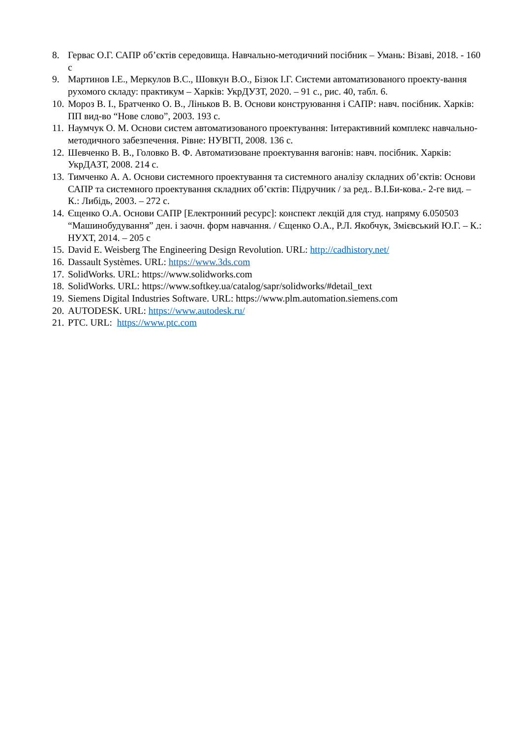8. Гервас О.Г. САПР об’єктів середовища. Навчально-методичний посібник – Умань: Візаві, 2018. - 160 с
9. Мартинов І.Е., Меркулов В.С., Шовкун В.О., Бізюк І.Г. Системи автоматизованого проекту-вання рухомого складу: практикум – Харків: УкрДУЗТ, 2020. – 91 с., рис. 40, табл. 6.
10. Мороз В. І., Братченко О. В., Ліньков В. В. Основи конструювання і САПР: навч. посібник. Харків: ПП вид-во “Нове слово”, 2003. 193 с.
11. Наумчук О. М. Основи систем автоматизованого проектування: Інтерактивний комплекс навчально-методичного забезпечення. Рівне: НУВГП, 2008. 136 с.
12. Шевченко В. В., Головко В. Ф. Автоматизоване проектування вагонів: навч. посібник. Харків: УкрДАЗТ, 2008. 214 с.
13. Тимченко А. А. Основи системного проектування та системного аналізу складних об’єктів: Основи САПР та системного проектування складних об’єктів: Підручник / за ред.. В.І.Би-кова.- 2-ге вид. – К.: Либідь, 2003. – 272 с.
14. Єщенко О.А. Основи САПР [Електронний ресурс]: конспект лекцій для студ. напряму 6.050503 “Машинобудування” ден. і заочн. форм навчання. / Єщенко О.А., Р.Л. Якобчук, Змієвський Ю.Г. – К.: НУХТ, 2014. – 205 с
15. David E. Weisberg The Engineering Design Revolution. URL: http://cadhistory.net/
16. Dassault Systèmes. URL: https://www.3ds.com
17. SolidWorks. URL: https://www.solidworks.com
18. SolidWorks. URL: https://www.softkey.ua/catalog/sapr/solidworks/#detail_text
19. Siemens Digital Industries Software. URL: https://www.plm.automation.siemens.com
20. AUTODESK. URL: https://www.autodesk.ru/
21. PTC. URL: https://www.ptc.com